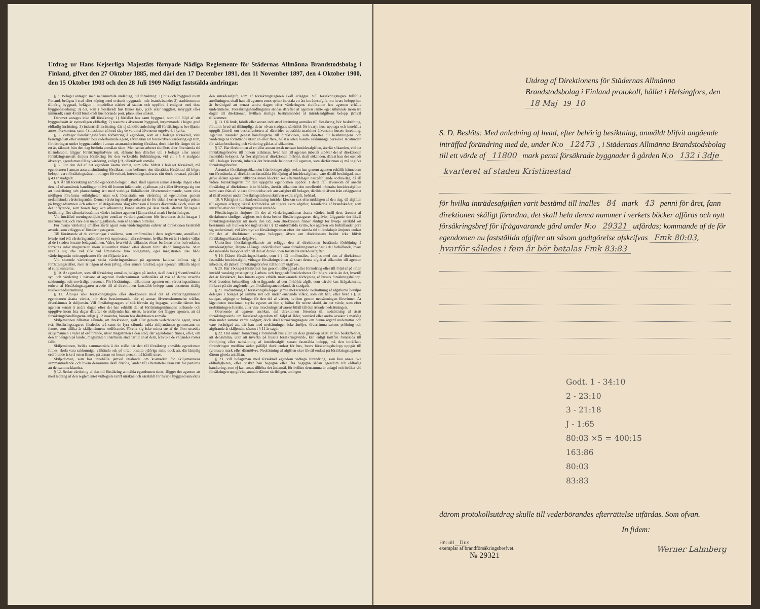Utdrag ur Hans Kejserliga Majestäts förnyade Nådiga Reglemente för Städernas Allmänna Brandstodsbolag i Finland, gifvet den 27 Oktober 1885, med däri den 17 December 1891, den 11 November 1897, den 4 Oktober 1900, den 15 Oktober 1903 och den 28 Juli 1909 Nådigt faststälda ändringar.
§ 3. Bolaget antager, med nedannämda undantag, till försäkring: 1) hus och byggnad inom Finland, belägna i stad eller köping med ordnadt byggnads- och brandväsende; 2) stadskommun tillhörig byggnad, belägen i omedelbar närhet af staden och uppförd i enlighet med dess byggnadsordning; 3) det, som i försäkradt hus finnes tak-, golf- eller väggfast, inbyggdt eller inmuradt; samt 4) till försäkradt hus hörande port, plank eller stakett.
Däremot antages icke till försäkring: 1) förfallet hus samt byggnad, som till följd af sitt byggnadssätt är synnerligen eldfarlig; 2) teaterhus äfvensom byggnad, inrymmande i högre grad eldfarlig inrättning; 3) industriell inrättning, där ej särskild anledning till försäkringens beviljande anses förekomma; samt 4) maskiner af hvad slag de vara må äfvensom orgelverk i kyrka.
§ 5. Vidtager försäkringshafvare förbättring å egendom, som är i bolaget försäkrad, vare berättigad att efter anmälan hos vederbörande agent, äfven utan att föreskrifven värdering egt rum, förbättringen under byggnadstiden i annan assuransinrättning försäkra, dock icke för längre tid än ett år, räknadt från den dag berörda anmälan skett. Men sedan arbetet slutförts eller förenämda tid tilländalupit, åligger försäkringshafvare att, såframt han därefter vill i bolaget eller annan försäkringsanstalt åtnjuta försäkring för den verkstälda förbättringen, vid ett i § 6 stadgade äfventyr, egendomen till ny värdering, enligt § 9, oförtöfvadt anmäla.
§ 6. För den del af det egendom åsatta värdet, som icke blifvit i bolaget försäkrad, må egendomen i annan assuransinrättning försäkras, men befinnes den därstädes försäkrad till högre belopp, vare försäkringsrätten i bolaget förverkad, inteckningshafvares rätt dock bevarad, på sätt i § 43 är stadgadt.
§ 9. Är till försäkring anmäld egendom belägen i stad, skall agenten senast å tredje dagen efter den, då ofvannämda handlingar blifvit till honom inlämnade, ej allenast på stället öfvertyga sig om att beskrifning och planteckning äro med verkliga förhållandet öfverensstämmande, samt rätta möjligen förefunna oriktigheter, utan ock föranstalta om värdering af egendomen genom nedannämda värderingsmän. Denna värdering skall grundas på de för tiden å orten vanliga prisen på byggnadsämnen och arbeten af ifrågakomna slag äfvensom å husets dåvarande skick, utan att det inflytande, som husets läge och afkastning kunna utöfva på dess värde, därvid får tagas i beräkning. Det sålunda bestämda värdet insätter agenten i jämna tiotal mark i beskrifningen.
Vid inträffad meningsskiljaktighet emellan värderingsmännen bör hvarderas åsikt intagas i instrumentet; och vare den mening gällande, som af agenten biträdes.
För hvarje värdering erhåller såväl agent som värderingsmän enhvar af direktionen faststäldt arvode, som erlägges af försäkringstagaren.
Till förrättande af de värderingar i städerna, som omförmälas i detta reglemente, anställas i hvarje stad två värderingsmän jämte två suppleanter, alla edsvurne, hvilka för ett år i sänder väljas af de i staden bosatte bolagsmännen. Valet, hvarvid de väljandes röster beräknas efter hufvudtalet, förrättas inför magistraten inom November månad efter därom förut skedd kungörelse. Men inställa sig icke vid slikt val åtminstone fyra bolagsmän, eger magistraten utse både värderingsmän och suppleanter för det följande året.
Vid skeende värderingar skola värderingsmännen på agentens kallelse infinna sig å förrättningsstället, men är någon af dem jäfvig, eller annars hindrad, eger agenten tillkalla någon af suppleanterne.
§ 10. Är egendom, som till försäkring anmäles, belägen på landet, skall den i § 9 omförmälda syn och värdering i närvaro af agenten fordersammast verkställas af två af denne utsedda sakkunniga och trovärdiga personer. För förrättningen tillkommer agenten och värderingsmännen enhvar af försäkringstagaren arvode till af direktionen faststäldt belopp samt dessutom skälig resekostnadsersättning.
§ 11. Åtnöjes icke försäkringstagare eller direktionen med det af värderingsmännen egendomen åsatta värdet, bör dess bestämmande, där ej annan öfverenskommelse träffas, öfverlämnas åt skiljemän. Vill försäkringstagare af slik förmån sig begagna, anmäle därom hos agenten senast å andra dagen efter det han erhållit del af förrättningsmännens utlåtande och uppgifve inom åtta dagar därefter de skiljemän han utsett, hvarefter det åligger agenten, att då försäkringshandlingarna enligt § 12 insändas, härom hos direktionen anmäla.
Skiljemännen tillsättas sålunda, att direktionen, själf eller genom vederbörande agent, utser två, försäkringstagaren likaledes två samt de fyra sålunda valda skiljemännen gemensamt en femte, som tillika är skiljemännens ordförande. Förena sig icke minst tre af de först utsedda skiljemännen i valet af ordförande, utser magistraten i den stad, där egendomen finnes, eller, om den är belägen på landet, magistraten i närmaste stad härtill en af dem, å hvilka de väljandes röster fallit.
Skiljemännen, hvilka sammanträda å det ställe där den till försäkring anmälda egendomen finnes, skola vara sakkunniga, välkända och på orten bosatta ojäfviga män; dock att, där lämplig ordförande icke å orten finnes, på annan ort bosatt person må härtill utses.
Skiljedomen, som bör innehålla jämväl uttalande om kostnaden för skiljemännens sammanträdande och hvem densamma skall drabba, länder till efterrättelse utan rätt för parterna att densamma klandra.
§ 12. Sedan värdering af den till försäkring anmälda egendomen skett, åligger det agenten att med ledning af den reglementet vidfogade tariff uträkna och särskildt för hvarje byggnad anteckna den inträdesafgift, som af försäkringstagaren skall erläggas. Vill försäkringstagare fullfölja ansökningen, skall han till agenten emot qvitto inbetala ett års inträdesafgift, om hvars belopp han är berättigad att senast andra dagen efter värderingens slutförande hos agenten erhålla underrättelse. Försäkringshandlingarna sändas därefter af agenten jämte eget utlåtande inom tre dagar till direktionen, hvilken slutliga bestämmandet af inträdesafgiftens belopp jämväl tillkommer.
§ 13. Då bruk, fabrik eller annan industriel inrättning anmäles till försäkring, bör beskrifning, förutom hvad uti tillämpliga delar ofvan stadgats, särskildt för hvarje hus, upptaga och innehålla uppgift jämväl om beskaffenheten af därstädes uppstälda maskiner äfvensom husets inredning. Agenten insänder genast handlingarne till direktionen, som därefter till besiktningens och värderingens förrättande utser en eller flere, helst å orten bosatte sakkunnige personer. Kostnaden för sådan besiktning och värdering gäldas af sökanden.
§ 17. Har direktionen af en eller annan orsak nedsatt inträdesafgiften, återfår sökanden, vid det försäkringsbrefvet till honom utlämnas, hvad han till agenten inbetalt utöfver det af direktionen faststälda beloppet. Är åter afgiften af direktionen förhöjd, skall sökanden, därest han det oaktadt vill i bolaget kvarstå, inbetala det bristande beloppet till agenten, som därförinnan ej må utgifva försäkringsbrefvet.
Åstundar försäkringssökanden från bolaget afgå, sedan han genom agenten erhållit kännedom om förenämda, af direktionen faststälda förhöjning af inträdesafgiften, vare därtill berättigad, men gifve sådant agenten tillkänna innan klockan sex eftermiddagen nästpåföljande söcknedag, då all vidare försäkringsrätt för den uppgifna egendomen upphör. I detta fall äfvensom då ansökt försäkring af direktionen icke bifalles, återfår sökanden den emellertid inbetalta inträdesafgiften samt vare från all vidare förbindelse och ansvarighet till bolaget, däribland äfven från erläggandet af tillåfventyrs under försäkringstiden utskrifven extra afgift, befriad.
18. § Rättighet till skadeersättning inträder klockan sex eftermiddagen af den dag, då afgiften till agenten erlagts; likaså förbindelse att utgöra extra afgifter, föranledda af brandskador, som inträffat efter det försäkringsrätten inträdde.
Försäkringsrätt åtnjutes för det af värderingsmännen åsatta värdet, intill dess ärendet af direktionen slutligen afgjorts och detta beslut försäkringstagaren delgifvits; åliggande det likväl försäkringssökanden att inom den tid, som direktionen finner skäligt för hvarje särskild ort bestämma och hvilken bör ingå uti det i § 12 omförmälda kvitto, hos agenten om förhållandet göra sig underrättad, vid äfventyr att försäkringsrätten efter det nämda tid tilländalupit åtnjutes endast för det af direktionen antagna beloppet, äfven om direktionens beslut icke blifvit försäkringssökanden delgifvet.
Underlåter försäkringssökande att erlägga den af direktionen bestämda förhöjning å inträdesafgiften, åtnjute så länge underlåtelsen varar försäkringsrätt endast i det förhållande, hvari det inbetalda beloppet står till den af direktionen faststälda inträdesafgiften.
§ 19. Därest försäkringssökande, som i § 13 omförmäles, åtnöjes med den af direktionen faststälda inträdesafgift, vidtager försäkringsrätten så snart denna afgift af sökanden till agenten inbetalts, då jämväl försäkringsbrefvet till honom utgifves.
§ 20. Har i bolaget försäkradt hus genom tillbyggnad eller förändring eller till följd af på orten inträdd varaktig prisstegring å arbete och byggnadsförnödenheter fått högre värde än det, hvartill det är försäkradt, kan husets egare erhålla motsvarande förhöjning af husets försäkringsbelopp. Med ärendets behandling och erläggandet af den förhöjda afgift, som därvid kan ifrågakomma, förfares på sätt angående nytt försäkringsmeddelande är stadgadt.
§ 21. Nedsättning af försäkringsbeloppet jämte motsvarande nedsättning af afgifterna beviljas delegare i bolaget på samma sätt och under enahanda vilkor, som om han, efter hvad i § 28 stadgas, afginge ur bolaget för den del af värdet, hvilken genom nedsättningen försvinner. Är lägenheten intecknad, styrke egaren att den ej häftar för större skuld, än det värde, som efter nedsättningen återstår, eller vise inteckningshafvarens bifall till den äskade nedsättningen.
Oberoende af egarens ansökan, må direktionen förordna till nedsättning af åsatt försäkringsvärde om försäkrad egendom till följd af ålder, vanvård eller andra orsaker i märklig mån under samma värde nedgått; dock skall försäkringstagare om denna åtgärd underrättas och vare berättigad att, där han med nedsättningen icke åtnöjes, öfverlämna sakens pröfning och afgörande åt skiljemän, såsom i § 11 är sagdt.
§ 22. Har annan förändring i försäkradt hus eller uti dess granskap skett af den beskaffenhet, att densamma, utan att inverka på husets försäkringsvärde, kan enligt tariffen föranleda till förhöjning eller nedsättning af inträdesafgift senast faststälda belopp, må den inträffade förändringen medföra sådan påföljd dock endast för hus, hvars försäkringsbelopp uppgår till fyratusen mark eller därutöfver. Nedsättning af afgiften sker likväl endast på försäkringstagarens därom gjorda anhållan.
§ 23. Vill bolagsman med försäkrad egendom vidtaga förändring, som kan anses öka eldfarligheten, eller önskar han begagna eller låta begagna sådan egendom till eldfarlig handtering, som ej kan anses tillhöra det ändamål, för hvilket densamma är anlagd och hvilket vid försäkringen uppgifvits, anmäle därom skriftligen, antingen
Utdrag af Direktionens för Städernas Allmänna Brandstodsbolag i Finland protokoll, hållet i Helsingfors, den 18 Maj 19 10
S. D. Beslöts: Med anledning af hvad, efter behörig besiktning, anmäldt blifvit angående inträffad förändring med de, under N:o 12473, i Städernas Allmänna Brandstodsbolag till ett värde af 11800 mark penni försäkrade byggnader å gården N:o 132 i 3dje
kvarteret af staden Kristinestad
för hvilka inträdesafgiften varit bestämd till inalles 84 mark 43 penni för året, fann direktionen skäligt förordna, det skall hela denna nummer i verkets böcker afföras och nytt försäkringsbref för ifrågavarande gård under N:o 29321 utfärdas; kommande af de för egendomen nu fastställda afgifter att såsom godtgörelse afskrifvas Fmk 80:03, hvarför således i fem år bör betalas Fmk 83:83
Godt. 1 - 34:10
2 - 23:10
3 - 21:18
J - 1:65
80:03 ×5 = 400:15
163:86
80:03
83:83
därom protokollsutdrag skulle till vederbörandes efterrättelse utfärdas. Som ofvan.
In fidem:
Hör till Dns
exemplar af brandförsäkringsbrefvet.
№ 29321
Werner Lalmberg